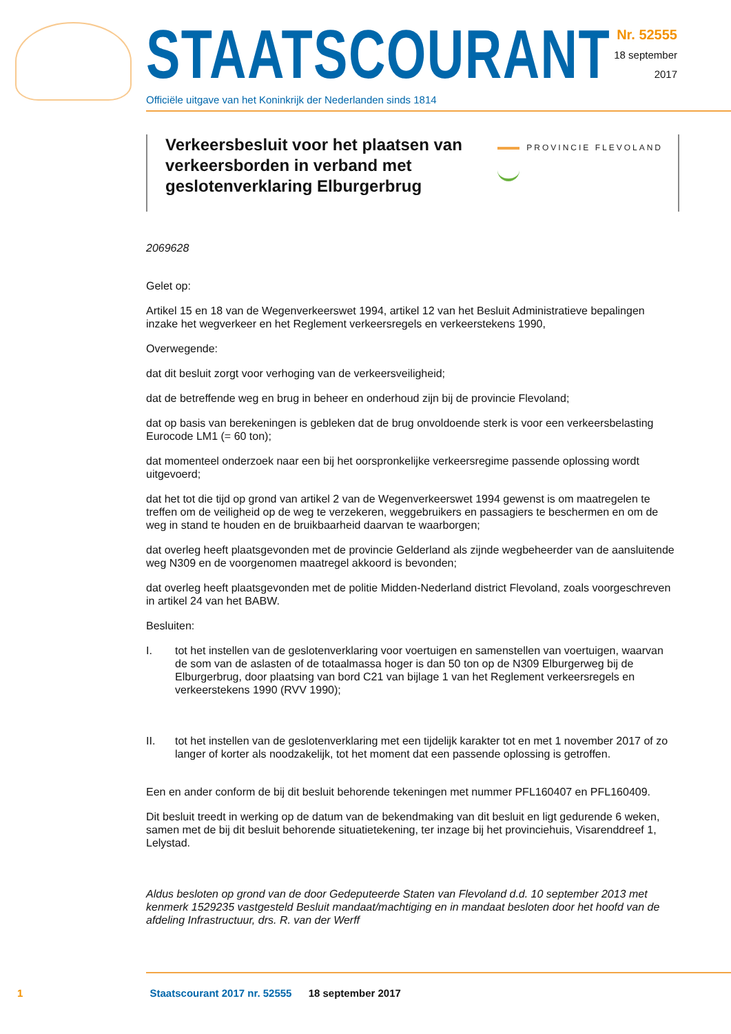STAATSCOURANT
Officiële uitgave van het Koninkrijk der Nederlanden sinds 1814
Nr. 52555
18 september
2017
Verkeersbesluit voor het plaatsen van verkeersborden in verband met geslotenverklaring Elburgerbrug
PROVINCIE FLEVOLAND
2069628
Gelet op:
Artikel 15 en 18 van de Wegenverkeerswet 1994, artikel 12 van het Besluit Administratieve bepalingen inzake het wegverkeer en het Reglement verkeersregels en verkeerstekens 1990,
Overwegende:
dat dit besluit zorgt voor verhoging van de verkeersveiligheid;
dat de betreffende weg en brug in beheer en onderhoud zijn bij de provincie Flevoland;
dat op basis van berekeningen is gebleken dat de brug onvoldoende sterk is voor een verkeersbelasting Eurocode LM1 (= 60 ton);
dat momenteel onderzoek naar een bij het oorspronkelijke verkeersregime passende oplossing wordt uitgevoerd;
dat het tot die tijd op grond van artikel 2 van de Wegenverkeerswet 1994 gewenst is om maatregelen te treffen om de veiligheid op de weg te verzekeren, weggebruikers en passagiers te beschermen en om de weg in stand te houden en de bruikbaarheid daarvan te waarborgen;
dat overleg heeft plaatsgevonden met de provincie Gelderland als zijnde wegbeheerder van de aansluitende weg N309 en de voorgenomen maatregel akkoord is bevonden;
dat overleg heeft plaatsgevonden met de politie Midden-Nederland district Flevoland, zoals voorgeschreven in artikel 24 van het BABW.
Besluiten:
I. tot het instellen van de geslotenverklaring voor voertuigen en samenstellen van voertuigen, waarvan de som van de aslasten of de totaalmassa hoger is dan 50 ton op de N309 Elburgerweg bij de Elburgerbrug, door plaatsing van bord C21 van bijlage 1 van het Reglement verkeersregels en verkeerstekens 1990 (RVV 1990);
II. tot het instellen van de geslotenverklaring met een tijdelijk karakter tot en met 1 november 2017 of zo langer of korter als noodzakelijk, tot het moment dat een passende oplossing is getroffen.
Een en ander conform de bij dit besluit behorende tekeningen met nummer PFL160407 en PFL160409.
Dit besluit treedt in werking op de datum van de bekendmaking van dit besluit en ligt gedurende 6 weken, samen met de bij dit besluit behorende situatietekening, ter inzage bij het provinciehuis, Visarenddreef 1, Lelystad.
Aldus besloten op grond van de door Gedeputeerde Staten van Flevoland d.d. 10 september 2013 met kenmerk 1529235 vastgesteld Besluit mandaat/machtiging en in mandaat besloten door het hoofd van de afdeling Infrastructuur, drs. R. van der Werff
1 Staatscourant 2017 nr. 52555 18 september 2017